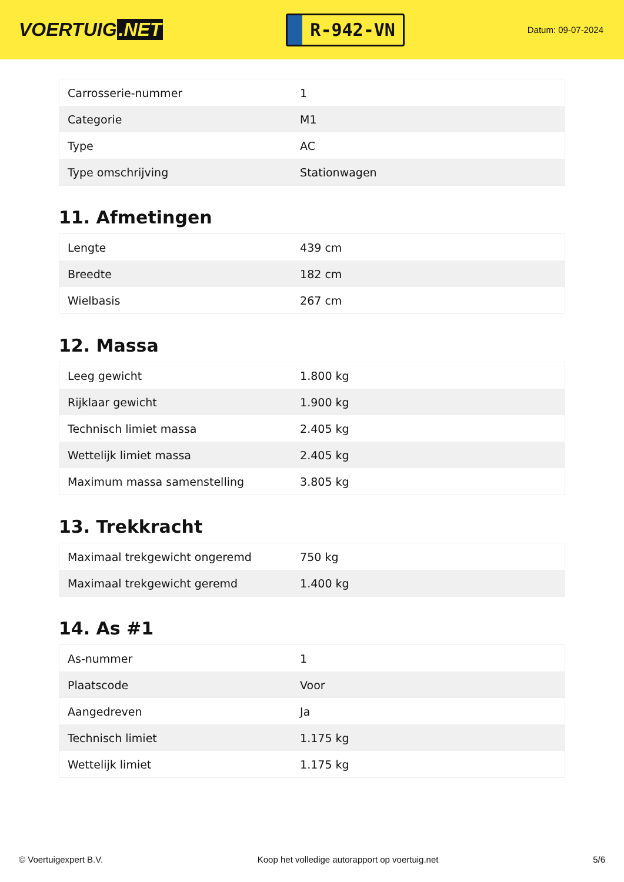VOERTUIG.NET
R-942-VN
Datum: 09-07-2024
| Carrosserie-nummer | 1 |
| Categorie | M1 |
| Type | AC |
| Type omschrijving | Stationwagen |
11. Afmetingen
| Lengte | 439 cm |
| Breedte | 182 cm |
| Wielbasis | 267 cm |
12. Massa
| Leeg gewicht | 1.800 kg |
| Rijklaar gewicht | 1.900 kg |
| Technisch limiet massa | 2.405 kg |
| Wettelijk limiet massa | 2.405 kg |
| Maximum massa samenstelling | 3.805 kg |
13. Trekkracht
| Maximaal trekgewicht ongeremd | 750 kg |
| Maximaal trekgewicht geremd | 1.400 kg |
14. As #1
| As-nummer | 1 |
| Plaatscode | Voor |
| Aangedreven | Ja |
| Technisch limiet | 1.175 kg |
| Wettelijk limiet | 1.175 kg |
© Voertuigexpert B.V. Koop het volledige autorapport op voertuig.net 5/6